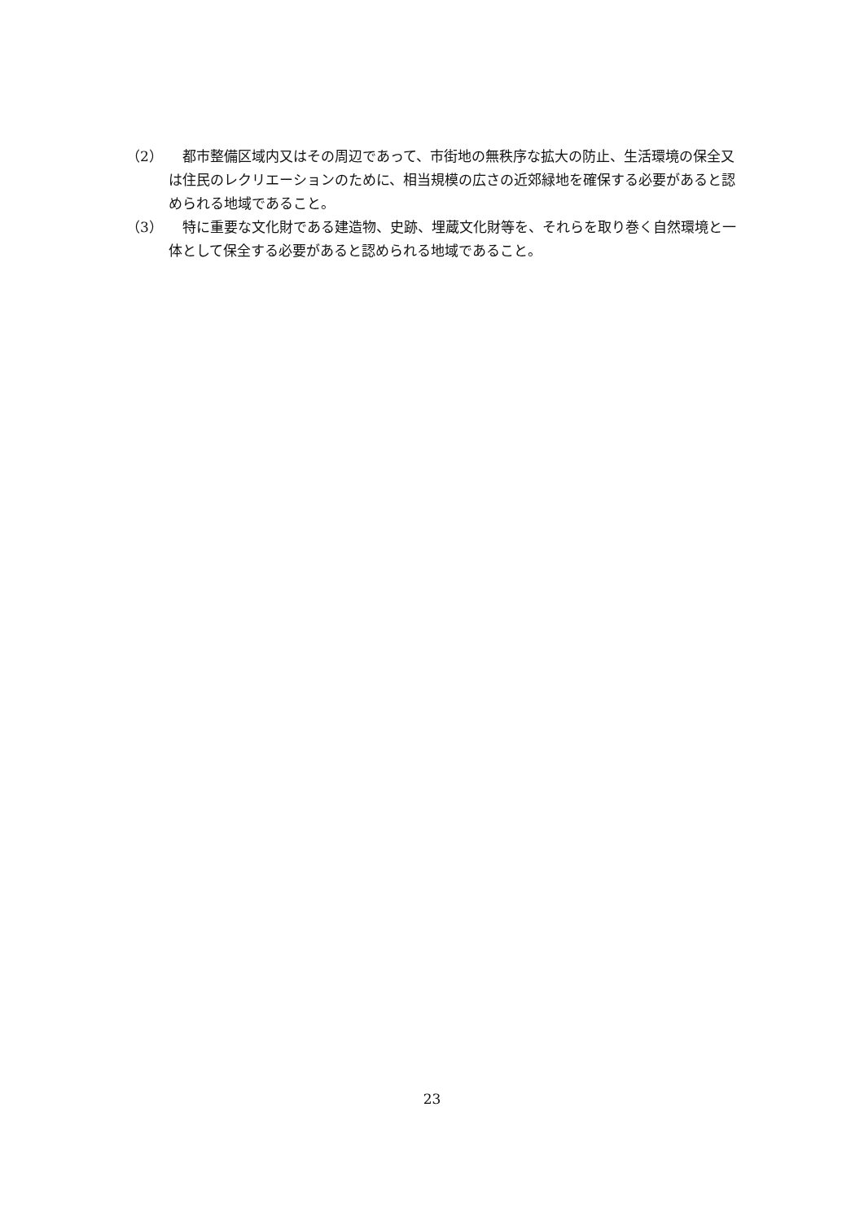（2） 都市整備区域内又はその周辺であって、市街地の無秩序な拡大の防止、生活環境の保全又は住民のレクリエーションのために、相当規模の広さの近郊緑地を確保する必要があると認められる地域であること。
（3） 特に重要な文化財である建造物、史跡、埋蔵文化財等を、それらを取り巻く自然環境と一体として保全する必要があると認められる地域であること。
23